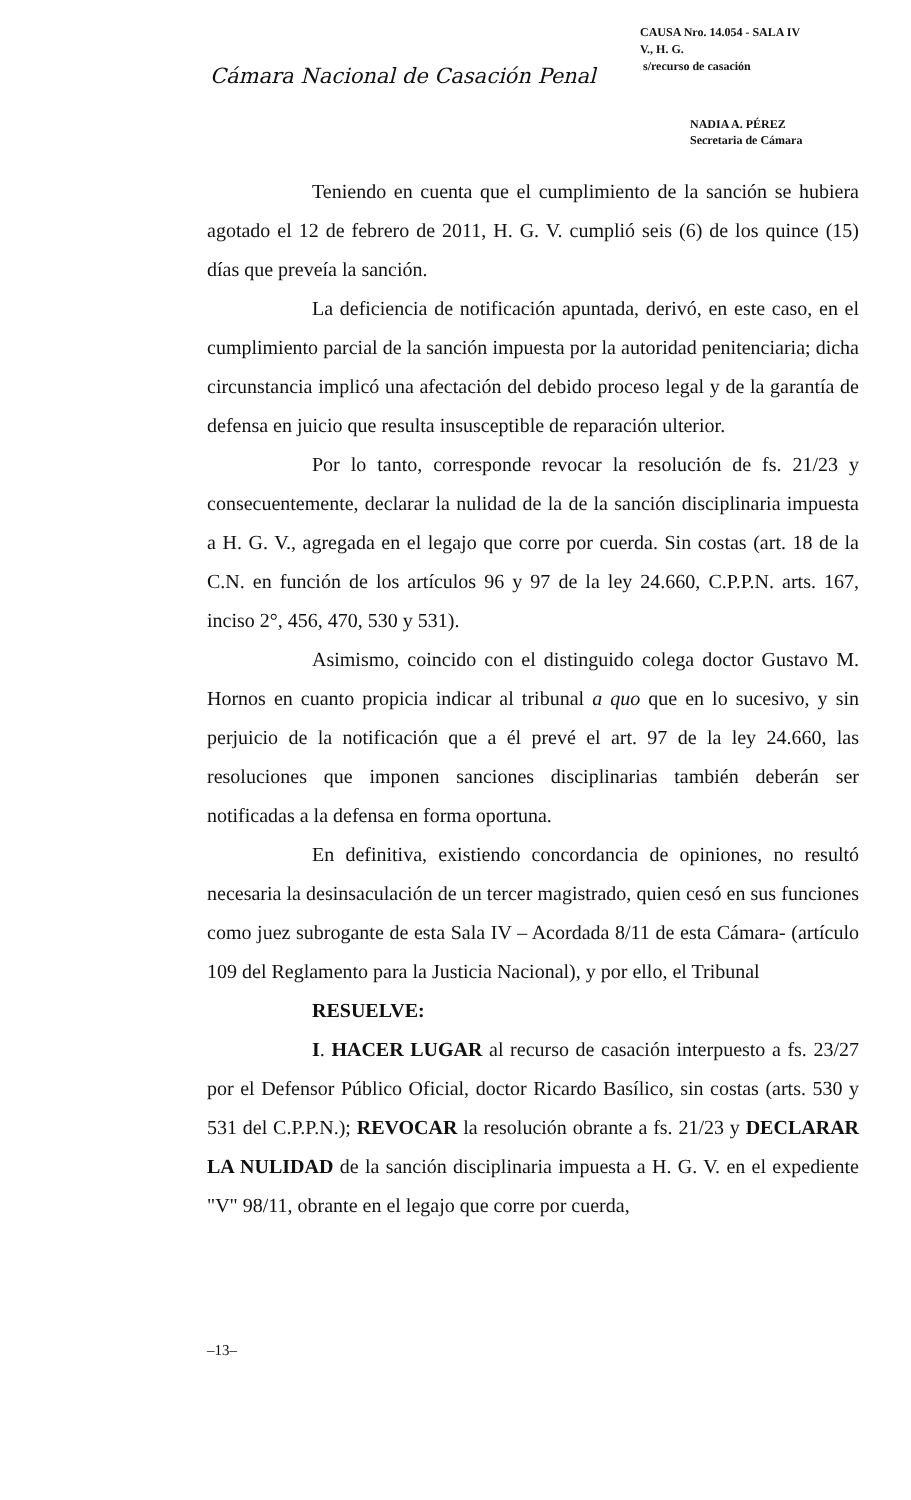Cámara Nacional de Casación Penal
CAUSA Nro. 14.054 - SALA IV
V., H. G.
s/recurso de casación
NADIA A. PÉREZ
Secretaria de Cámara
Teniendo en cuenta que el cumplimiento de la sanción se hubiera agotado el 12 de febrero de 2011, H. G. V. cumplió seis (6) de los quince (15) días que preveía la sanción.
La deficiencia de notificación apuntada, derivó, en este caso, en el cumplimiento parcial de la sanción impuesta por la autoridad penitenciaria; dicha circunstancia implicó una afectación del debido proceso legal y de la garantía de defensa en juicio que resulta insusceptible de reparación ulterior.
Por lo tanto, corresponde revocar la resolución de fs. 21/23 y consecuentemente, declarar la nulidad de la de la sanción disciplinaria impuesta a H. G. V., agregada en el legajo que corre por cuerda. Sin costas (art. 18 de la C.N. en función de los artículos 96 y 97 de la ley 24.660, C.P.P.N. arts. 167, inciso 2°, 456, 470, 530 y 531).
Asimismo, coincido con el distinguido colega doctor Gustavo M. Hornos en cuanto propicia indicar al tribunal a quo que en lo sucesivo, y sin perjuicio de la notificación que a él prevé el art. 97 de la ley 24.660, las resoluciones que imponen sanciones disciplinarias también deberán ser notificadas a la defensa en forma oportuna.
En definitiva, existiendo concordancia de opiniones, no resultó necesaria la desinsaculación de un tercer magistrado, quien cesó en sus funciones como juez subrogante de esta Sala IV – Acordada 8/11 de esta Cámara- (artículo 109 del Reglamento para la Justicia Nacional), y por ello, el Tribunal
RESUELVE:
I. HACER LUGAR al recurso de casación interpuesto a fs. 23/27 por el Defensor Público Oficial, doctor Ricardo Basílico, sin costas (arts. 530 y 531 del C.P.P.N.); REVOCAR la resolución obrante a fs. 21/23 y DECLARAR LA NULIDAD de la sanción disciplinaria impuesta a H. G. V. en el expediente "V" 98/11, obrante en el legajo que corre por cuerda,
–13–